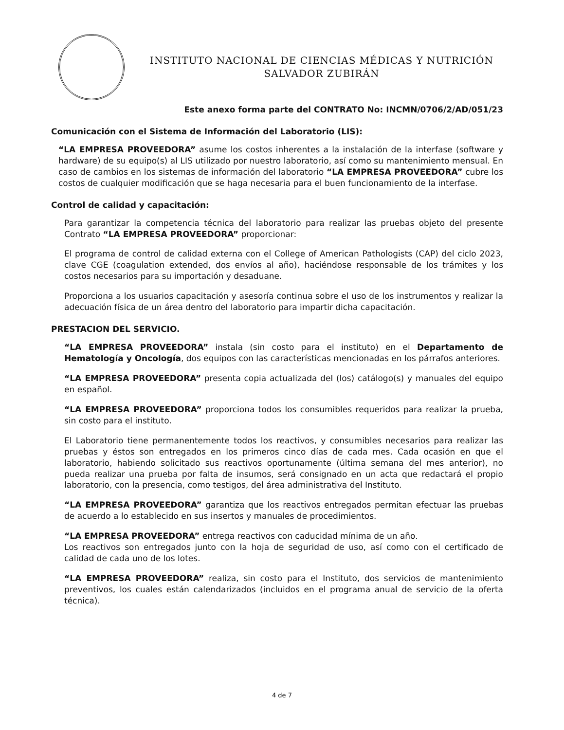INSTITUTO NACIONAL DE CIENCIAS MÉDICAS Y NUTRICIÓN
SALVADOR ZUBIRÁN
Este anexo forma parte del CONTRATO No: INCMN/0706/2/AD/051/23
Comunicación con el Sistema de Información del Laboratorio (LIS):
“LA EMPRESA PROVEEDORA” asume los costos inherentes a la instalación de la interfase (software y hardware) de su equipo(s) al LIS utilizado por nuestro laboratorio, así como su mantenimiento mensual. En caso de cambios en los sistemas de información del laboratorio “LA EMPRESA PROVEEDORA” cubre los costos de cualquier modificación que se haga necesaria para el buen funcionamiento de la interfase.
Control de calidad y capacitación:
Para garantizar la competencia técnica del laboratorio para realizar las pruebas objeto del presente Contrato “LA EMPRESA PROVEEDORA” proporcionar:
El programa de control de calidad externa con el College of American Pathologists (CAP) del ciclo 2023, clave CGE (coagulation extended, dos envíos al año), haciéndose responsable de los trámites y los costos necesarios para su importación y desaduane.
Proporciona a los usuarios capacitación y asesoría continua sobre el uso de los instrumentos y realizar la adecuación física de un área dentro del laboratorio para impartir dicha capacitación.
PRESTACION DEL SERVICIO.
“LA EMPRESA PROVEEDORA” instala (sin costo para el instituto) en el Departamento de Hematología y Oncología, dos equipos con las características mencionadas en los párrafos anteriores.
“LA EMPRESA PROVEEDORA” presenta copia actualizada del (los) catálogo(s) y manuales del equipo en español.
“LA EMPRESA PROVEEDORA” proporciona todos los consumibles requeridos para realizar la prueba, sin costo para el instituto.
El Laboratorio tiene permanentemente todos los reactivos, y consumibles necesarios para realizar las pruebas y éstos son entregados en los primeros cinco días de cada mes. Cada ocasión en que el laboratorio, habiendo solicitado sus reactivos oportunamente (última semana del mes anterior), no pueda realizar una prueba por falta de insumos, será consignado en un acta que redactará el propio laboratorio, con la presencia, como testigos, del área administrativa del Instituto.
“LA EMPRESA PROVEEDORA” garantiza que los reactivos entregados permitan efectuar las pruebas de acuerdo a lo establecido en sus insertos y manuales de procedimientos.
“LA EMPRESA PROVEEDORA” entrega reactivos con caducidad mínima de un año.
Los reactivos son entregados junto con la hoja de seguridad de uso, así como con el certificado de calidad de cada uno de los lotes.
“LA EMPRESA PROVEEDORA” realiza, sin costo para el Instituto, dos servicios de mantenimiento preventivos, los cuales están calendarizados (incluidos en el programa anual de servicio de la oferta técnica).
4 de 7